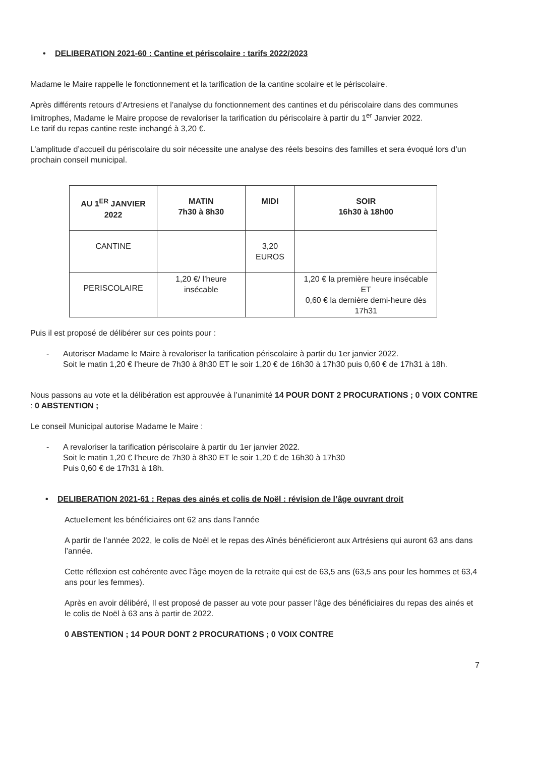• DELIBERATION 2021-60 : Cantine et périscolaire : tarifs 2022/2023
Madame le Maire rappelle le fonctionnement et la tarification de la cantine scolaire et le périscolaire.
Après différents retours d’Artresiens et l’analyse du fonctionnement des cantines et du périscolaire dans des communes limitrophes, Madame le Maire propose de revaloriser la tarification du périscolaire à partir du 1<sup>er</sup> Janvier 2022.
Le tarif du repas cantine reste inchangé à 3,20 €.
L’amplitude d’accueil du périscolaire du soir nécessite une analyse des réels besoins des familles et sera évoqué lors d’un prochain conseil municipal.
| AU 1<sup>ER</sup> JANVIER 2022 | MATIN 7h30 à 8h30 | MIDI | SOIR 16h30 à 18h00 |
| --- | --- | --- | --- |
| CANTINE | | 3,20 EUROS | |
| PERISCOLAIRE | 1,20 €/ l’heure insécable | | 1,20 € la première heure insécable ET 0,60 € la dernière demi-heure dès 17h31 |
Puis il est proposé de délibérer sur ces points pour :
- Autoriser Madame le Maire à revaloriser la tarification périscolaire à partir du 1er janvier 2022.
Soit le matin 1,20 € l’heure de 7h30 à 8h30 ET le soir 1,20 € de 16h30 à 17h30 puis 0,60 € de 17h31 à 18h.
Nous passons au vote et la délibération est approuvée à l’unanimité 14 POUR DONT 2 PROCURATIONS ; 0 VOIX CONTRE : 0 ABSTENTION ;
Le conseil Municipal autorise Madame le Maire :
- A revaloriser la tarification périscolaire à partir du 1er janvier 2022.
Soit le matin 1,20 € l’heure de 7h30 à 8h30 ET le soir 1,20 € de 16h30 à 17h30
Puis 0,60 € de 17h31 à 18h.
• DELIBERATION 2021-61 : Repas des ainés et colis de Noël : révision de l’âge ouvrant droit
Actuellement les bénéficiaires ont 62 ans dans l’année
A partir de l’année 2022, le colis de Noël et le repas des Aînés bénéficieront aux Artrésiens qui auront 63 ans dans l’année.
Cette réflexion est cohérente avec l’âge moyen de la retraite qui est de 63,5 ans (63,5 ans pour les hommes et 63,4 ans pour les femmes).
Après en avoir délibéré, Il est proposé de passer au vote pour passer l’âge des bénéficiaires du repas des ainés et le colis de Noël à 63 ans à partir de 2022.
0 ABSTENTION ; 14 POUR DONT 2 PROCURATIONS ; 0 VOIX CONTRE
7